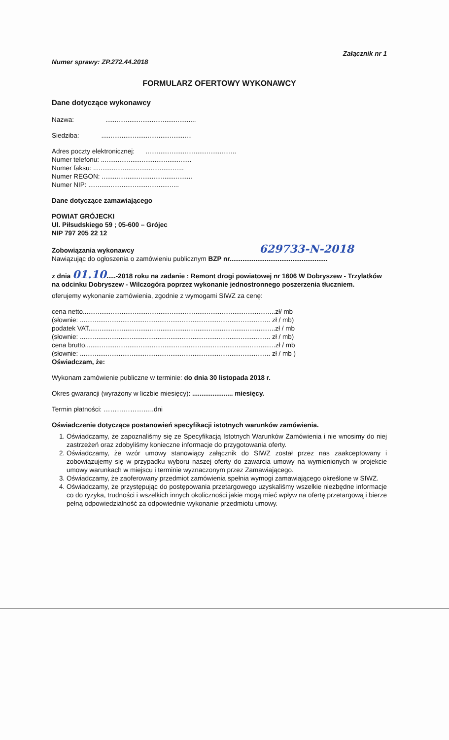Załącznik nr 1
Numer sprawy: ZP.272.44.2018
FORMULARZ OFERTOWY WYKONAWCY
Dane dotyczące wykonawcy
Nazwa: .................................................
Siedziba: .................................................
Adres poczty elektronicznej: .................................................
Numer telefonu: .................................................
Numer faksu: .................................................
Numer REGON: .................................................
Numer NIP: .................................................
Dane dotyczące zamawiającego
POWIAT GRÓJECKI
Ul. Piłsudskiego 59 ; 05-600 – Grójec
NIP 797 205 22 12
Zobowiązania wykonawcy 629733-N-2018
Nawiązując do ogłoszenia o zamówieniu publicznym BZP nr.....................................................
z dnia 01.10.....-2018 roku na zadanie : Remont drogi powiatowej nr 1606 W Dobryszew - Trzylatków na odcinku Dobryszew - Wilczogóra poprzez wykonanie jednostronnego poszerzenia tłuczniem.
oferujemy wykonanie zamówienia, zgodnie z wymogami SIWZ za cenę:
cena netto........................................................................................................zł/ mb
(słownie: ....................................................................................................... zł / mb)
podatek VAT.....................................................................................................zł / mb
(słownie: ....................................................................................................... zł / mb)
cena brutto.......................................................................................................zł / mb
(słownie: ....................................................................................................... zł / mb )
Oświadczam, że:
Wykonam zamówienie publiczne w terminie: do dnia 30 listopada 2018 r.
Okres gwarancji (wyrażony w liczbie miesięcy): ...................... miesięcy.
Termin płatności: …………………..dni
Oświadczenie dotyczące postanowień specyfikacji istotnych warunków zamówienia.
1. Oświadczamy, że zapoznaliśmy się ze Specyfikacją Istotnych Warunków Zamówienia i nie wnosimy do niej zastrzeżeń oraz zdobyliśmy konieczne informacje do przygotowania oferty.
2. Oświadczamy, że wzór umowy stanowiący załącznik do SIWZ został przez nas zaakceptowany i zobowiązujemy się w przypadku wyboru naszej oferty do zawarcia umowy na wymienionych w projekcie umowy warunkach w miejscu i terminie wyznaczonym przez Zamawiającego.
3. Oświadczamy, że zaoferowany przedmiot zamówienia spełnia wymogi zamawiającego określone w SIWZ.
4. Oświadczamy, że przystępując do postępowania przetargowego uzyskaliśmy wszelkie niezbędne informacje co do ryzyka, trudności i wszelkich innych okoliczności jakie mogą mieć wpływ na ofertę przetargową i bierze pełną odpowiedzialność za odpowiednie wykonanie przedmiotu umowy.